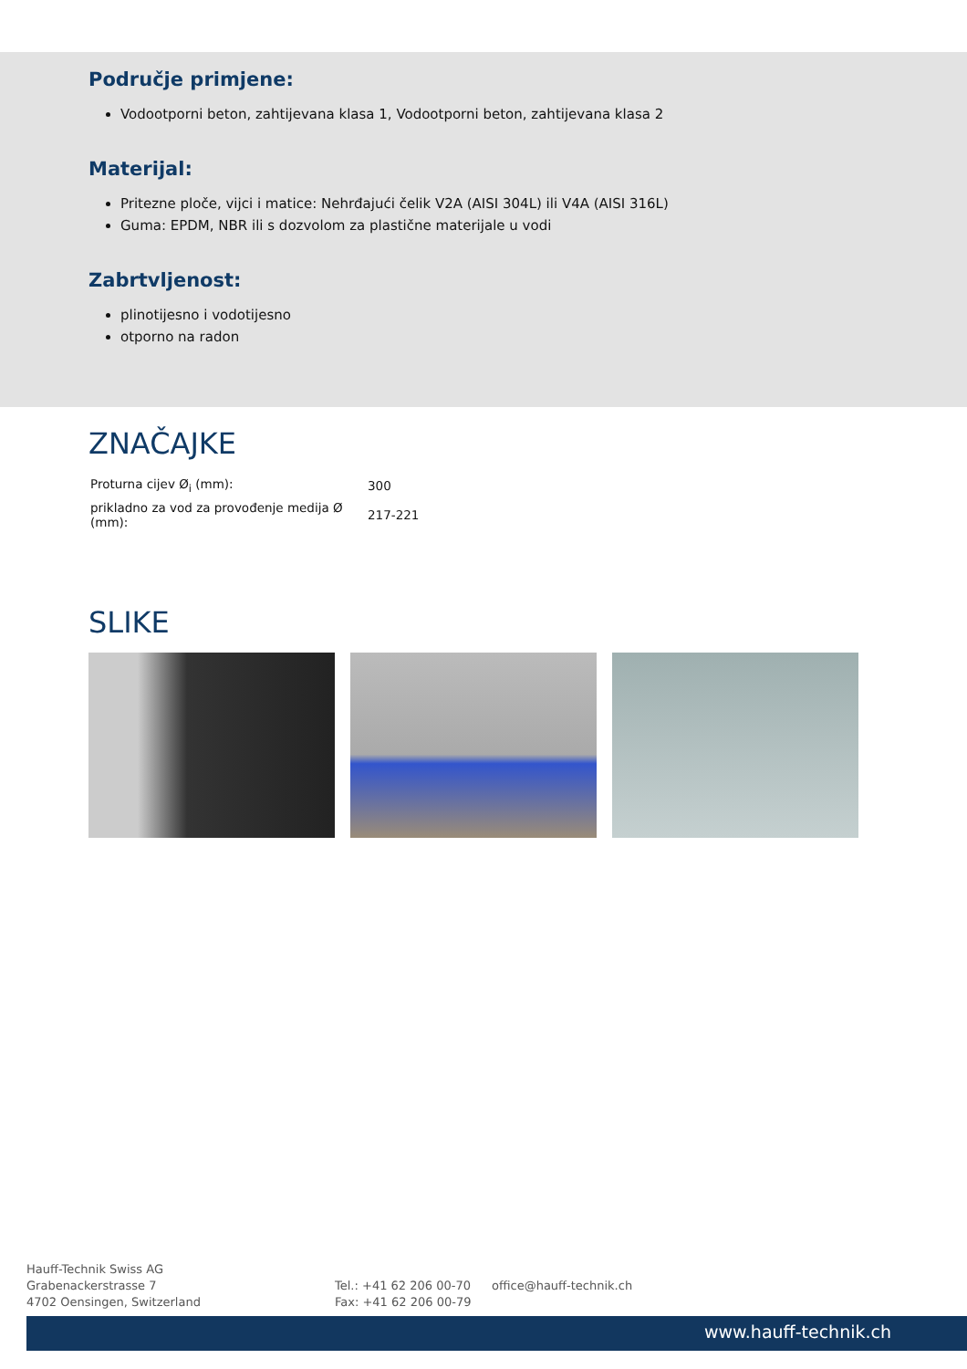Područje primjene:
Vodootporni beton, zahtijevana klasa 1, Vodootporni beton, zahtijevana klasa 2
Materijal:
Pritezne ploče, vijci i matice: Nehrđajući čelik V2A (AISI 304L) ili V4A (AISI 316L)
Guma: EPDM, NBR ili s dozvolom za plastične materijale u vodi
Zabrtvljenost:
plinotijesno i vodotijesno
otporno na radon
ZNAČAJKE
| Proturna cijev Ø<sub>i</sub> (mm): | 300 |
| prikladno za vod za provođenje medija Ø (mm): | 217-221 |
SLIKE
Hauff-Technik Swiss AG
Grabenackerstrasse 7
4702 Oensingen, Switzerland
Tel.: +41 62 206 00-70
Fax: +41 62 206 00-79
office@hauff-technik.ch
www.hauff-technik.ch